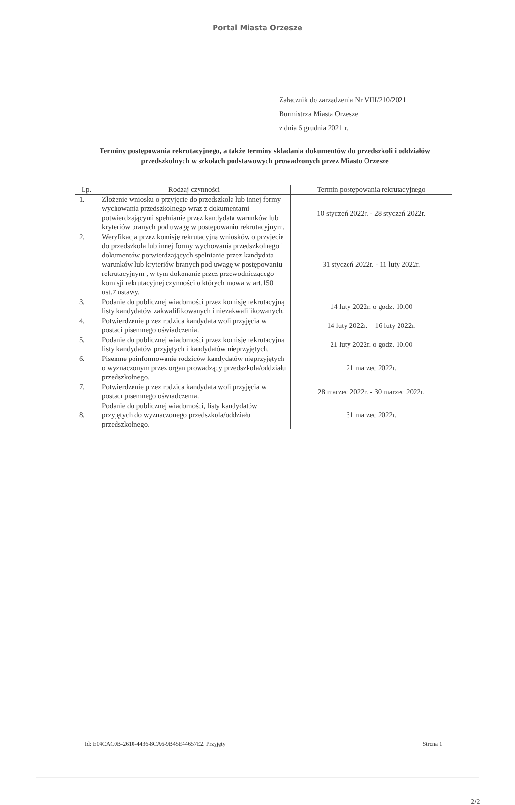Portal Miasta Orzesze
Załącznik do zarządzenia Nr VIII/210/2021
Burmistrza Miasta Orzesze
z dnia 6 grudnia 2021 r.
Terminy postępowania rekrutacyjnego, a także terminy składania dokumentów do przedszkoli i oddziałów przedszkolnych w szkołach podstawowych prowadzonych przez Miasto Orzesze
| Lp. | Rodzaj czynności | Termin postępowania rekrutacyjnego |
| --- | --- | --- |
| 1. | Złożenie wniosku o przyjęcie do przedszkola lub innej formy wychowania przedszkolnego wraz z dokumentami potwierdzającymi spełnianie przez kandydata warunków lub kryteriów branych pod uwagę w postępowaniu rekrutacyjnym. | 10 styczeń 2022r. - 28 styczeń 2022r. |
| 2. | Weryfikacja przez komisję rekrutacyjną wniosków o przyjecie do przedszkola lub innej formy wychowania przedszkolnego i dokumentów potwierdzających spełnianie przez kandydata warunków lub kryteriów branych pod uwagę w postępowaniu rekrutacyjnym , w tym dokonanie przez przewodniczącego komisji rekrutacyjnej czynności o których mowa w art.150 ust.7 ustawy. | 31 styczeń 2022r. - 11 luty 2022r. |
| 3. | Podanie do publicznej wiadomości przez komisję rekrutacyjną listy kandydatów zakwalifikowanych i niezakwalifikowanych. | 14 luty 2022r. o godz. 10.00 |
| 4. | Potwierdzenie przez rodzica kandydata woli przyjęcia w postaci pisemnego oświadczenia. | 14 luty 2022r. – 16 luty 2022r. |
| 5. | Podanie do publicznej wiadomości przez komisję rekrutacyjną listy kandydatów przyjętych i kandydatów nieprzyjętych. | 21 luty 2022r. o godz. 10.00 |
| 6. | Pisemne poinformowanie rodziców kandydatów nieprzyjętych o wyznaczonym przez organ prowadzący przedszkola/oddziału przedszkolnego. | 21 marzec 2022r. |
| 7. | Potwierdzenie przez rodzica kandydata woli przyjęcia w postaci pisemnego oświadczenia. | 28 marzec 2022r. - 30 marzec 2022r. |
| 8. | Podanie do publicznej wiadomości, listy kandydatów przyjętych do wyznaczonego przedszkola/oddziału przedszkolnego. | 31 marzec 2022r. |
Id: E04CAC0B-2610-4436-8CA6-9B45E44657E2. Przyjęty Strona 1
2/2